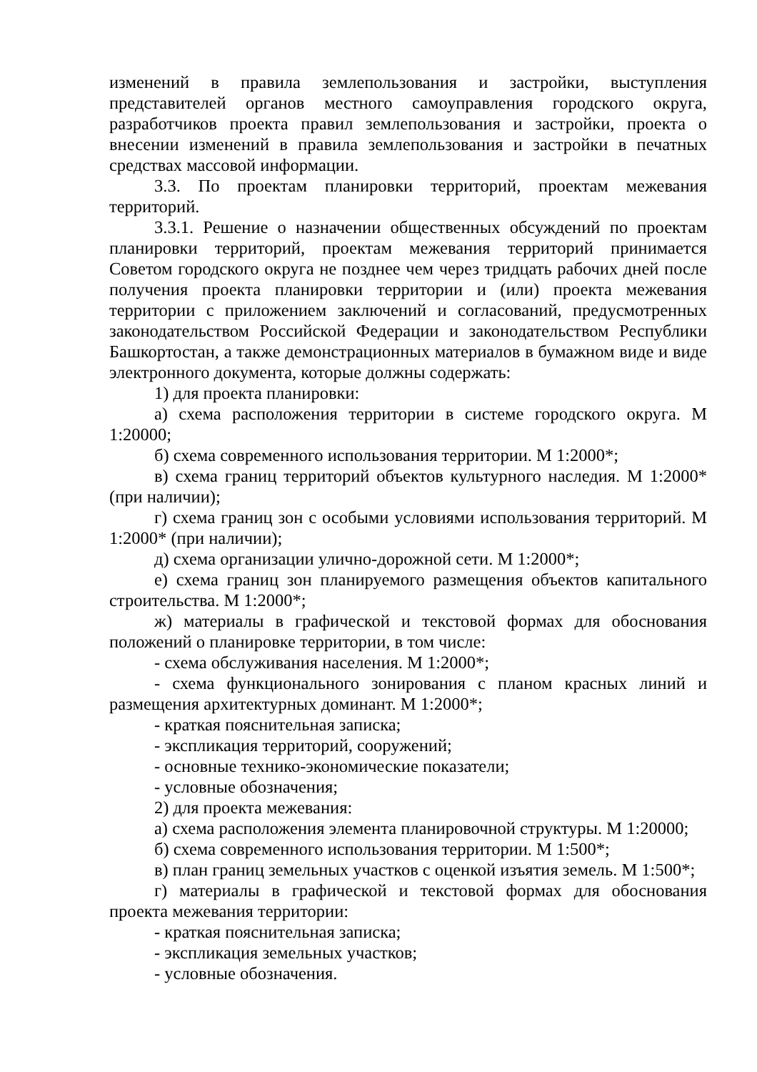изменений в правила землепользования и застройки, выступления представителей органов местного самоуправления городского округа, разработчиков проекта правил землепользования и застройки, проекта о внесении изменений в правила землепользования и застройки в печатных средствах массовой информации.
3.3. По проектам планировки территорий, проектам межевания территорий.
3.3.1. Решение о назначении общественных обсуждений по проектам планировки территорий, проектам межевания территорий принимается Советом городского округа не позднее чем через тридцать рабочих дней после получения проекта планировки территории и (или) проекта межевания территории с приложением заключений и согласований, предусмотренных законодательством Российской Федерации и законодательством Республики Башкортостан, а также демонстрационных материалов в бумажном виде и виде электронного документа, которые должны содержать:
1) для проекта планировки:
а) схема расположения территории в системе городского округа. М 1:20000;
б) схема современного использования территории. М 1:2000*;
в) схема границ территорий объектов культурного наследия. М 1:2000* (при наличии);
г) схема границ зон с особыми условиями использования территорий. М 1:2000* (при наличии);
д) схема организации улично-дорожной сети. М 1:2000*;
е) схема границ зон планируемого размещения объектов капитального строительства. М 1:2000*;
ж) материалы в графической и текстовой формах для обоснования положений о планировке территории, в том числе:
- схема обслуживания населения. М 1:2000*;
- схема функционального зонирования с планом красных линий и размещения архитектурных доминант. М 1:2000*;
- краткая пояснительная записка;
- экспликация территорий, сооружений;
- основные технико-экономические показатели;
- условные обозначения;
2) для проекта межевания:
а) схема расположения элемента планировочной структуры. М 1:20000;
б) схема современного использования территории. М 1:500*;
в) план границ земельных участков с оценкой изъятия земель. М 1:500*;
г) материалы в графической и текстовой формах для обоснования проекта межевания территории:
- краткая пояснительная записка;
- экспликация земельных участков;
- условные обозначения.